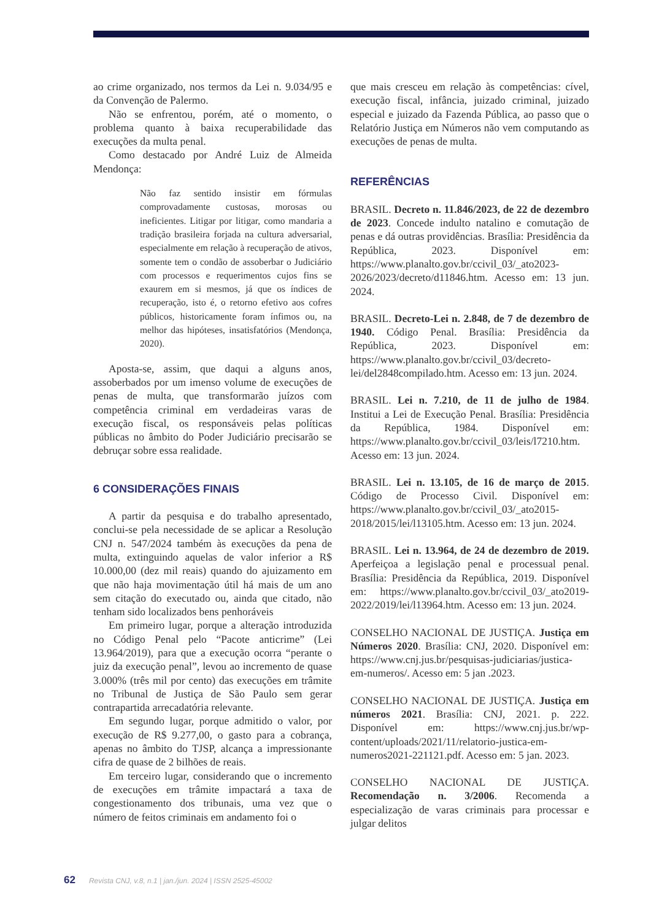ao crime organizado, nos termos da Lei n. 9.034/95 e da Convenção de Palermo.
Não se enfrentou, porém, até o momento, o problema quanto à baixa recuperabilidade das execuções da multa penal.
Como destacado por André Luiz de Almeida Mendonça:
Não faz sentido insistir em fórmulas comprovadamente custosas, morosas ou ineficientes. Litigar por litigar, como mandaria a tradição brasileira forjada na cultura adversarial, especialmente em relação à recuperação de ativos, somente tem o condão de assoberbar o Judiciário com processos e requerimentos cujos fins se exaurem em si mesmos, já que os índices de recuperação, isto é, o retorno efetivo aos cofres públicos, historicamente foram ínfimos ou, na melhor das hipóteses, insatisfatórios (Mendonça, 2020).
Aposta-se, assim, que daqui a alguns anos, assoberbados por um imenso volume de execuções de penas de multa, que transformarão juízos com competência criminal em verdadeiras varas de execução fiscal, os responsáveis pelas políticas públicas no âmbito do Poder Judiciário precisarão se debruçar sobre essa realidade.
6 CONSIDERAÇÕES FINAIS
A partir da pesquisa e do trabalho apresentado, conclui-se pela necessidade de se aplicar a Resolução CNJ n. 547/2024 também às execuções da pena de multa, extinguindo aquelas de valor inferior a R$ 10.000,00 (dez mil reais) quando do ajuizamento em que não haja movimentação útil há mais de um ano sem citação do executado ou, ainda que citado, não tenham sido localizados bens penhoráveis
Em primeiro lugar, porque a alteração introduzida no Código Penal pelo “Pacote anticrime” (Lei 13.964/2019), para que a execução ocorra “perante o juiz da execução penal”, levou ao incremento de quase 3.000% (três mil por cento) das execuções em trâmite no Tribunal de Justiça de São Paulo sem gerar contrapartida arrecadatória relevante.
Em segundo lugar, porque admitido o valor, por execução de R$ 9.277,00, o gasto para a cobrança, apenas no âmbito do TJSP, alcança a impressionante cifra de quase de 2 bilhões de reais.
Em terceiro lugar, considerando que o incremento de execuções em trâmite impactará a taxa de congestionamento dos tribunais, uma vez que o número de feitos criminais em andamento foi o
que mais cresceu em relação às competências: cível, execução fiscal, infância, juizado criminal, juizado especial e juizado da Fazenda Pública, ao passo que o Relatório Justiça em Números não vem computando as execuções de penas de multa.
REFERÊNCIAS
BRASIL. Decreto n. 11.846/2023, de 22 de dezembro de 2023. Concede indulto natalino e comutação de penas e dá outras providências. Brasília: Presidência da República, 2023. Disponível em: https://www.planalto.gov.br/ccivil_03/_ato2023-2026/2023/decreto/d11846.htm. Acesso em: 13 jun. 2024.
BRASIL. Decreto-Lei n. 2.848, de 7 de dezembro de 1940. Código Penal. Brasília: Presidência da República, 2023. Disponível em: https://www.planalto.gov.br/ccivil_03/decreto-lei/del2848compilado.htm. Acesso em: 13 jun. 2024.
BRASIL. Lei n. 7.210, de 11 de julho de 1984. Institui a Lei de Execução Penal. Brasília: Presidência da República, 1984. Disponível em: https://www.planalto.gov.br/ccivil_03/leis/l7210.htm. Acesso em: 13 jun. 2024.
BRASIL. Lei n. 13.105, de 16 de março de 2015. Código de Processo Civil. Disponível em: https://www.planalto.gov.br/ccivil_03/_ato2015-2018/2015/lei/l13105.htm. Acesso em: 13 jun. 2024.
BRASIL. Lei n. 13.964, de 24 de dezembro de 2019. Aperfeiçoa a legislação penal e processual penal. Brasília: Presidência da República, 2019. Disponível em: https://www.planalto.gov.br/ccivil_03/_ato2019-2022/2019/lei/l13964.htm. Acesso em: 13 jun. 2024.
CONSELHO NACIONAL DE JUSTIÇA. Justiça em Números 2020. Brasília: CNJ, 2020. Disponível em: https://www.cnj.jus.br/pesquisas-judiciarias/justica-em-numeros/. Acesso em: 5 jan .2023.
CONSELHO NACIONAL DE JUSTIÇA. Justiça em números 2021. Brasília: CNJ, 2021. p. 222. Disponível em: https://www.cnj.jus.br/wp-content/uploads/2021/11/relatorio-justica-em-numeros2021-221121.pdf. Acesso em: 5 jan. 2023.
CONSELHO NACIONAL DE JUSTIÇA. Recomendação n. 3/2006. Recomenda a especialização de varas criminais para processar e julgar delitos
62 Revista CNJ, v.8, n.1 | jan./jun. 2024 | ISSN 2525-45002